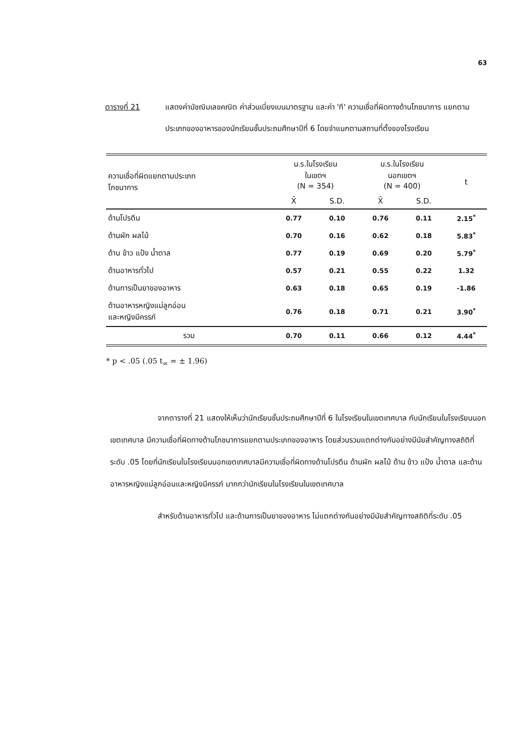63
ตารางที่ 21 แสดงค่ามัชฌิมเลขคณิต ค่าส่วนเบี่ยงเบนมาตรฐาน และค่า 'ที' ความเชื่อที่ผิดทางด้านโภชนาการ แยกตามประเภทของอาหารของนักเรียนชั้นประถมศึกษาปีที่ 6 โดยจำแนกตามสถานที่ตั้งของโรงเรียน
| ความเชื่อที่ผิดแยกตามประเภท โภชนาการ | น.ร.ในโรงเรียน ในเขตฯ (N = 354) | | น.ร.ในโรงเรียน นอกเขตฯ (N = 400) | | t |
| | X̄ | S.D. | X̄ | S.D. | |
| ด้านโปรตีน | 0.77 | 0.10 | 0.76 | 0.11 | 2.15<sup>*</sup> |
| ด้านผัก ผลไม้ | 0.70 | 0.16 | 0.62 | 0.18 | 5.83<sup>*</sup> |
| ด้าน ข้าว แป้ง น้ำตาล | 0.77 | 0.19 | 0.69 | 0.20 | 5.79<sup>*</sup> |
| ด้านอาหารทั่วไป | 0.57 | 0.21 | 0.55 | 0.22 | 1.32 |
| ด้านการเป็นยาของอาหาร | 0.63 | 0.18 | 0.65 | 0.19 | -1.86 |
| ด้านอาหารหญิงแม่ลูกอ่อน และหญิงมีครรภ์ | 0.76 | 0.18 | 0.71 | 0.21 | 3.90<sup>*</sup> |
| รวม | 0.70 | 0.11 | 0.66 | 0.12 | 4.44<sup>*</sup> |
* p < .05 (.05 t<sub>∞</sub> = ± 1.96)
จากตารางที่ 21 แสดงให้เห็นว่านักเรียนชั้นประถมศึกษาปีที่ 6 ในโรงเรียนในเขตเทศบาล กับนักเรียนในโรงเรียนนอกเขตเทศบาล มีความเชื่อที่ผิดทางด้านโภชนาการแยกตามประเภทของอาหาร โดยส่วนรวมแตกต่างกันอย่างมีนัยสำคัญทางสถิติที่ระดับ .05 โดยที่นักเรียนในโรงเรียนนอกเขตเทศบาลมีความเชื่อที่ผิดทางด้านโปรตีน ด้านผัก ผลไม้ ด้าน ข้าว แป้ง น้ำตาล และด้านอาหารหญิงแม่ลูกอ่อนและหญิงมีครรภ์ มากกว่านักเรียนในโรงเรียนในเขตเทศบาล
สำหรับด้านอาหารทั่วไป และด้านการเป็นยาของอาหาร ไม่แตกต่างกันอย่างมีนัยสำคัญทางสถิติที่ระดับ .05